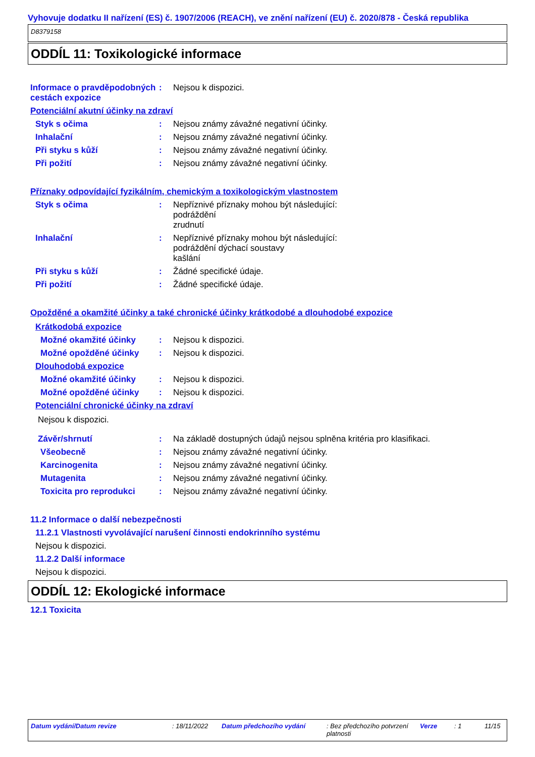Vyhovuje dodatku II nařízení (ES) č. 1907/2006 (REACH), ve znění nařízení (EU) č. 2020/878 - Česká republika
D8379158
ODDÍL 11: Toxikologické informace
Informace o pravděpodobných cestách expozice
: Nejsou k dispozici.
Potenciální akutní účinky na zdraví
Styk s očima : Nejsou známy závažné negativní účinky.
Inhalační : Nejsou známy závažné negativní účinky.
Při styku s kůží : Nejsou známy závažné negativní účinky.
Při požití : Nejsou známy závažné negativní účinky.
Příznaky odpovídající fyzikálním, chemickým a toxikologickým vlastnostem
Styk s očima : Nepříznivé příznaky mohou být následující:
podráždění
zrudnutí
Inhalační : Nepříznivé příznaky mohou být následující:
podráždění dýchací soustavy
kašlání
Při styku s kůží : Žádné specifické údaje.
Při požití : Žádné specifické údaje.
Opožděné a okamžité účinky a také chronické účinky krátkodobé a dlouhodobé expozice
Krátkodobá expozice
Možné okamžité účinky : Nejsou k dispozici.
Možné opožděné účinky : Nejsou k dispozici.
Dlouhodobá expozice
Možné okamžité účinky : Nejsou k dispozici.
Možné opožděné účinky : Nejsou k dispozici.
Potenciální chronické účinky na zdraví
Nejsou k dispozici.
Závěr/shrnutí : Na základě dostupných údajů nejsou splněna kritéria pro klasifikaci.
Všeobecně : Nejsou známy závažné negativní účinky.
Karcinogenita : Nejsou známy závažné negativní účinky.
Mutagenita : Nejsou známy závažné negativní účinky.
Toxicita pro reprodukci : Nejsou známy závažné negativní účinky.
11.2 Informace o další nebezpečnosti
11.2.1 Vlastnosti vyvolávající narušení činnosti endokrinního systému
Nejsou k dispozici.
11.2.2 Další informace
Nejsou k dispozici.
ODDÍL 12: Ekologické informace
12.1 Toxicita
Datum vydání/Datum revize : 18/11/2022 Datum předchozího vydání : Bez předchozího potvrzení platnosti
Verze : 1 11/15